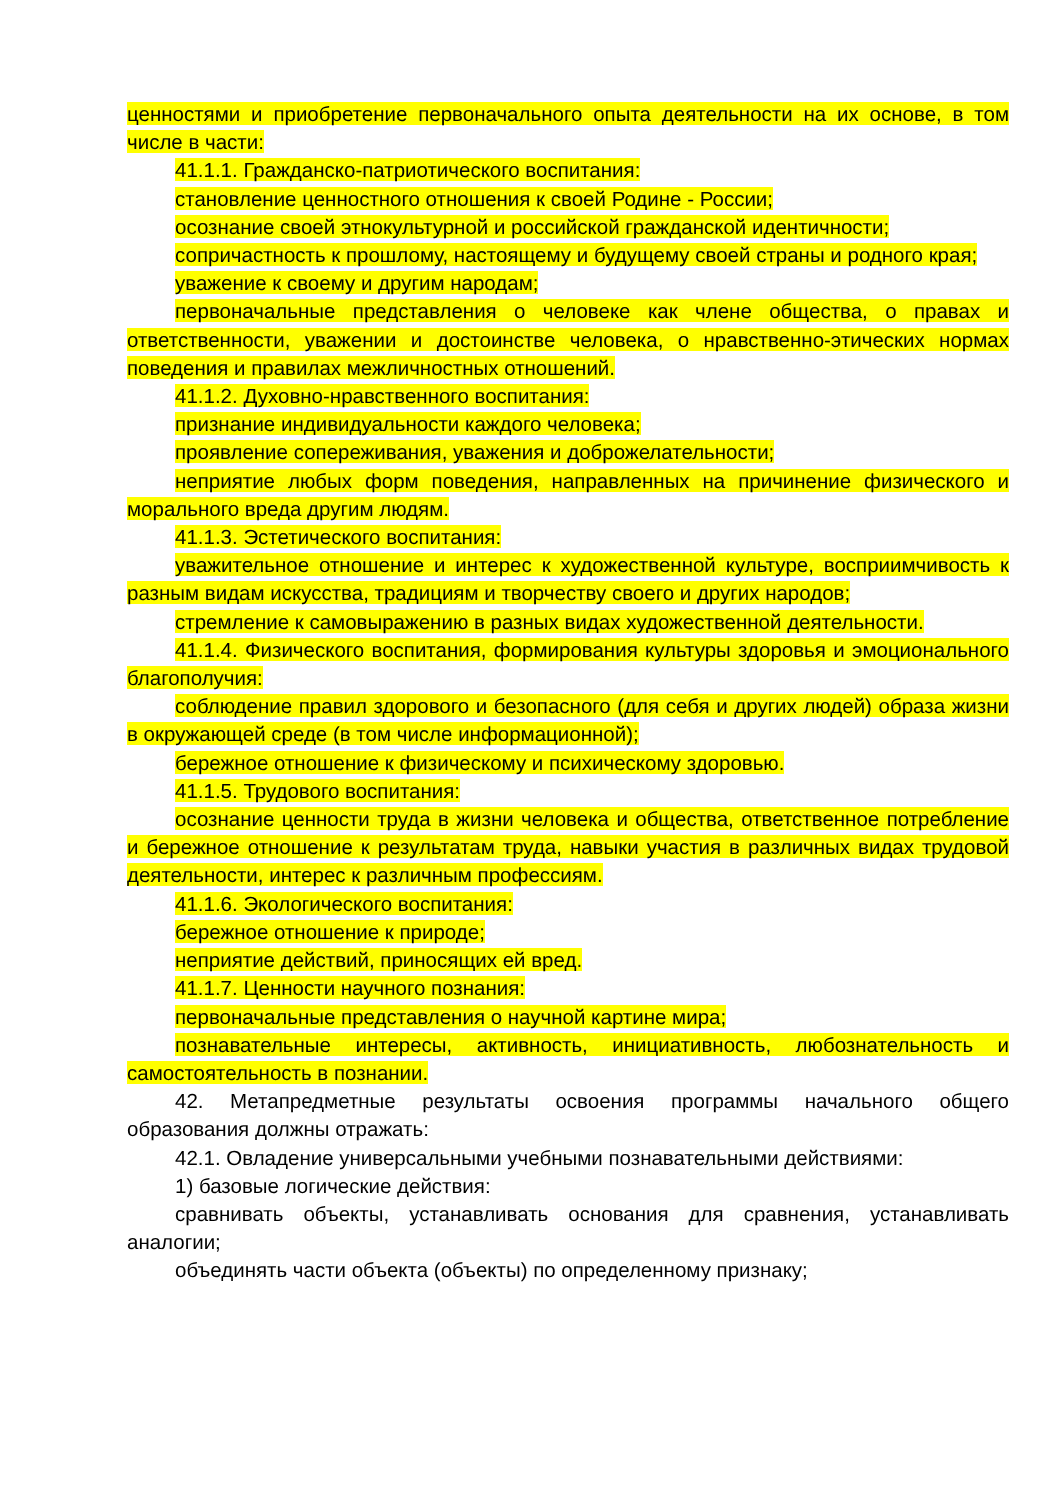ценностями и приобретение первоначального опыта деятельности на их основе, в том числе в части:
41.1.1. Гражданско-патриотического воспитания:
становление ценностного отношения к своей Родине - России;
осознание своей этнокультурной и российской гражданской идентичности;
сопричастность к прошлому, настоящему и будущему своей страны и родного края;
уважение к своему и другим народам;
первоначальные представления о человеке как члене общества, о правах и ответственности, уважении и достоинстве человека, о нравственно-этических нормах поведения и правилах межличностных отношений.
41.1.2. Духовно-нравственного воспитания:
признание индивидуальности каждого человека;
проявление сопереживания, уважения и доброжелательности;
неприятие любых форм поведения, направленных на причинение физического и морального вреда другим людям.
41.1.3. Эстетического воспитания:
уважительное отношение и интерес к художественной культуре, восприимчивость к разным видам искусства, традициям и творчеству своего и других народов;
стремление к самовыражению в разных видах художественной деятельности.
41.1.4. Физического воспитания, формирования культуры здоровья и эмоционального благополучия:
соблюдение правил здорового и безопасного (для себя и других людей) образа жизни в окружающей среде (в том числе информационной);
бережное отношение к физическому и психическому здоровью.
41.1.5. Трудового воспитания:
осознание ценности труда в жизни человека и общества, ответственное потребление и бережное отношение к результатам труда, навыки участия в различных видах трудовой деятельности, интерес к различным профессиям.
41.1.6. Экологического воспитания:
бережное отношение к природе;
неприятие действий, приносящих ей вред.
41.1.7. Ценности научного познания:
первоначальные представления о научной картине мира;
познавательные интересы, активность, инициативность, любознательность и самостоятельность в познании.
42. Метапредметные результаты освоения программы начального общего образования должны отражать:
42.1. Овладение универсальными учебными познавательными действиями:
1) базовые логические действия:
сравнивать объекты, устанавливать основания для сравнения, устанавливать аналогии;
объединять части объекта (объекты) по определенному признаку;